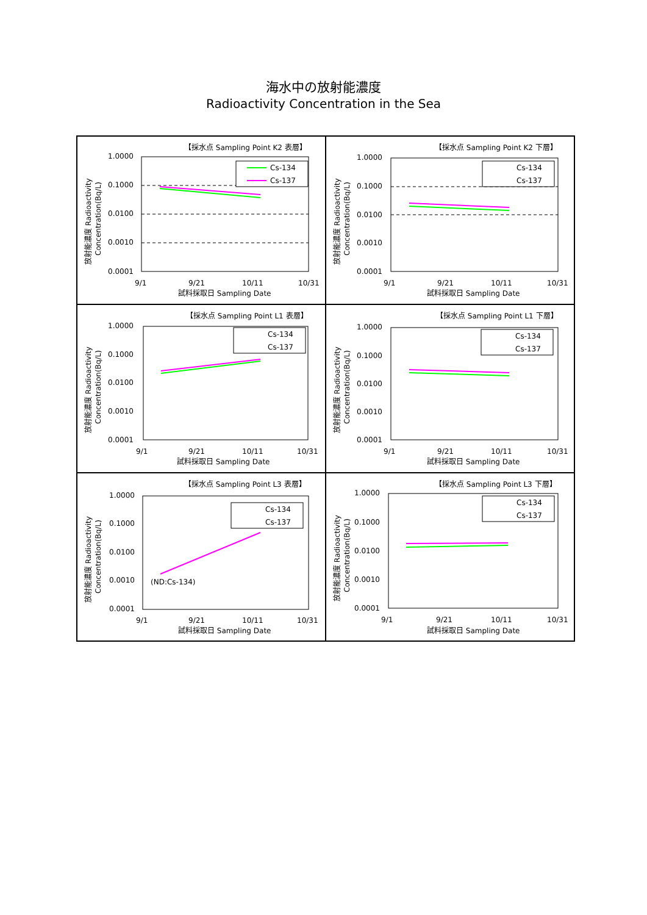海水中の放射能濃度
Radioactivity Concentration in the Sea
【採水点 Sampling Point K2 表層】
1.0000
0.1000
0.0100
0.0010
0.0001
Cs-134
Cs-137
9/1
9/21
10/11
10/31
試料採取日 Sampling Date
放射能濃度 Radioactivity
Concentration(Bq/L)
【採水点 Sampling Point K2 下層】
1.0000
0.1000
0.0100
0.0010
0.0001
Cs-134
Cs-137
9/1
9/21
10/11
10/31
試料採取日 Sampling Date
放射能濃度 Radioactivity
Concentration(Bq/L)
【採水点 Sampling Point L1 表層】
1.0000
0.1000
0.0100
0.0010
0.0001
Cs-134
Cs-137
9/1
9/21
10/11
10/31
試料採取日 Sampling Date
放射能濃度 Radioactivity
Concentration(Bq/L)
【採水点 Sampling Point L1 下層】
1.0000
0.1000
0.0100
0.0010
0.0001
Cs-134
Cs-137
9/1
9/21
10/11
10/31
試料採取日 Sampling Date
放射能濃度 Radioactivity
Concentration(Bq/L)
【採水点 Sampling Point L3 表層】
1.0000
0.1000
0.0100
0.0010
0.0001
(ND:Cs-134)
Cs-134
Cs-137
9/1
9/21
10/11
10/31
試料採取日 Sampling Date
放射能濃度 Radioactivity
Concentration(Bq/L)
【採水点 Sampling Point L3 下層】
1.0000
0.1000
0.0100
0.0010
0.0001
Cs-134
Cs-137
9/1
9/21
10/11
10/31
試料採取日 Sampling Date
放射能濃度 Radioactivity
Concentration(Bq/L)